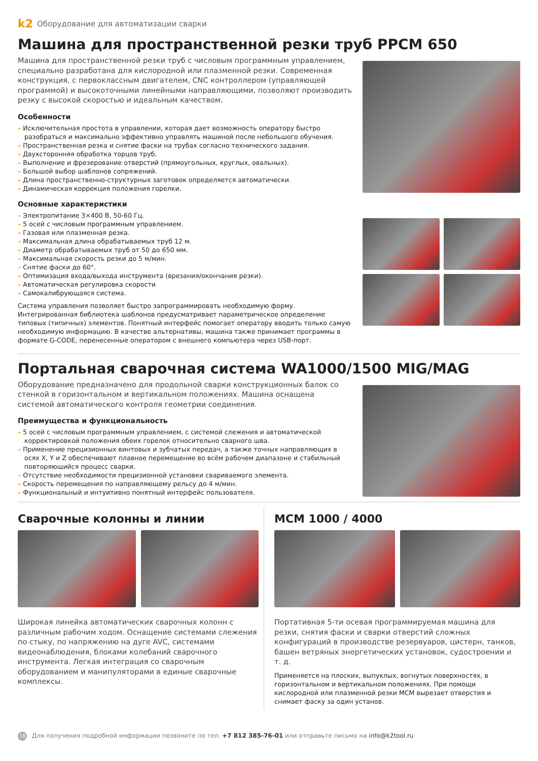k2 Оборудование для автоматизации сварки
Машина для пространственной резки труб PPCM 650
Машина для пространственной резки труб с числовым программным управлением, специально разработана для кислородной или плазменной резки. Современная конструкция, с первоклассным двигателем, CNC контроллером (управляющей программой) и высокоточными линейными направляющими, позволяют производить резку с высокой скоростью и идеальным качеством.
Особенности
– Исключительная простота в управлении, которая дает возможность оператору быстро разобраться и максимально эффективно управлять машиной после небольшого обучения.
– Пространственная резка и снятие фаски на трубах согласно технического задания.
– Двухсторонняя обработка торцов труб.
– Выполнение и фрезерование отверстий (прямоугольных, круглых, овальных).
– Большой выбор шаблонов сопряжений.
– Длина пространственно-структурных заготовок определяется автоматически.
– Динамическая коррекция положения горелки.
Основные характеристики
– Электропитание 3×400 В, 50-60 Гц.
– 5 осей с числовым программным управлением.
– Газовая или плазменная резка.
– Максимальная длина обрабатываемых труб 12 м.
– Диаметр обрабатываемых труб от 50 до 650 мм.
– Максимальная скорость резки до 5 м/мин.
– Снятие фаски до 60°.
– Оптимизация входа/выхода инструмента (врезания/окончания резки).
– Автоматическая регулировка скорости
– Самокалибрующаяся система.
Система управления позволяет быстро запрограммировать необходимую форму. Интегрированная библиотека шаблонов предусматривает параметрическое определение типовых (типичных) элементов. Понятный интерфейс помогает оператору вводить только самую необходимую информацию. В качестве альтернативы, машина также принимает программы в формате G-CODE, перенесенные оператором с внешнего компьютера через USB-порт.
Портальная сварочная система WA1000/1500 MIG/MAG
Оборудование предназначено для продольной сварки конструкционных балок со стенкой в горизонтальном и вертикальном положениях. Машина оснащена системой автоматического контроля геометрии соединения.
Преимущества и функциональность
– 5 осей с числовым программным управлением, с системой слежения и автоматической корректировкой положения обеих горелок относительно сварного шва.
– Применение прецизионных винтовых и зубчатых передач, а также точных направляющих в осях X, Y и Z обеспечивают плавное перемещение во всём рабочем диапазоне и стабильный повторяющийся процесс сварки.
– Отсутствие необходимости прецизионной установки свариваемого элемента.
– Скорость перемещения по направляющему рельсу до 4 м/мин.
– Функциональный и интуитивно понятный интерфейс пользователя.
Сварочные колонны и линии
Широкая линейка автоматических сварочных колонн с различным рабочим ходом. Оснащение системами слежения по стыку, по напряжению на дуге AVC, системами видеонаблюдения, блоками колебаний сварочного инструмента. Легкая интеграция со сварочным оборудованием и манипуляторами в единые сварочные комплексы.
MCM 1000 / 4000
Портативная 5-ти осевая программируемая машина для резки, снятия фаски и сварки отверстий сложных конфигураций в производстве резервуаров, цистерн, танков, башен ветряных энергетических установок, судостроении и т. д.
Применяется на плоских, выпуклых, вогнутых поверхностях, в горизонтальном и вертикальном положениях. При помощи кислородной или плазменной резки MCM вырезает отверстия и снимает фаску за один установ.
18 Для получения подробной информации позвоните по тел. +7 812 385-76-01 или отправьте письмо на info@k2tool.ru